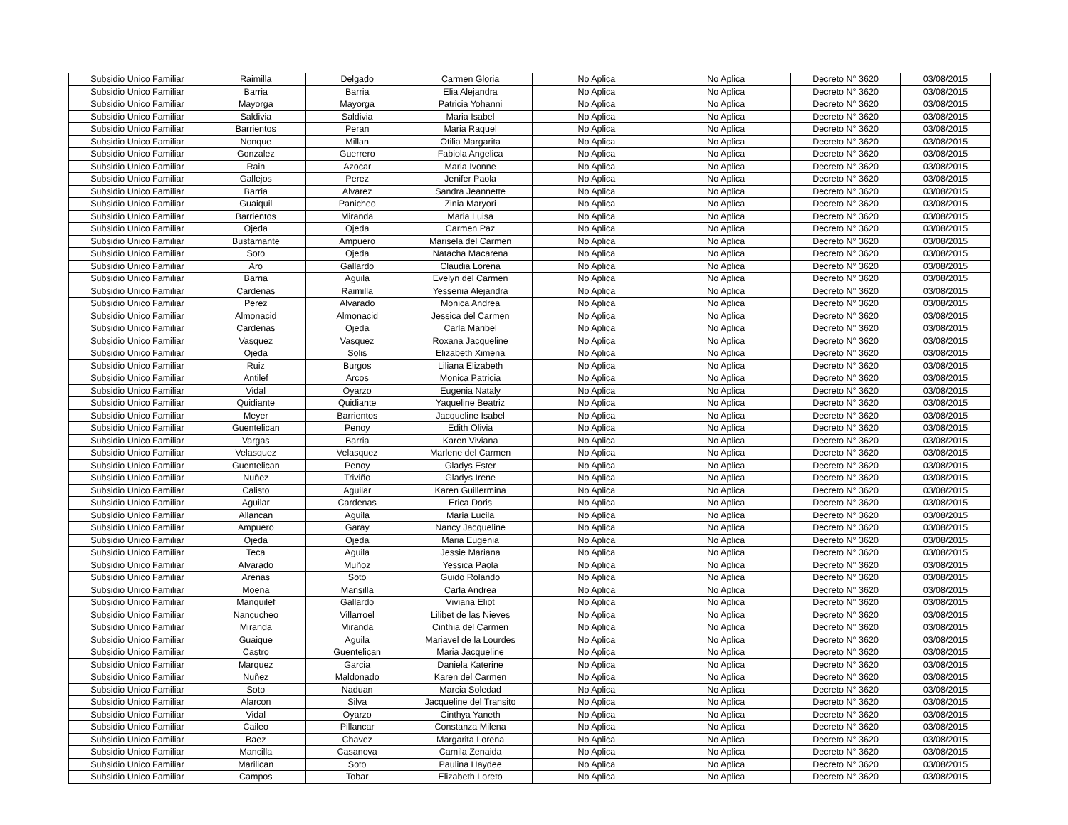| Subsidio Unico Familiar | Raimilla | Delgado | Carmen Gloria | No Aplica | No Aplica | Decreto N° 3620 | 03/08/2015 |
| Subsidio Unico Familiar | Barria | Barria | Elia Alejandra | No Aplica | No Aplica | Decreto N° 3620 | 03/08/2015 |
| Subsidio Unico Familiar | Mayorga | Mayorga | Patricia Yohanni | No Aplica | No Aplica | Decreto N° 3620 | 03/08/2015 |
| Subsidio Unico Familiar | Saldivia | Saldivia | Maria Isabel | No Aplica | No Aplica | Decreto N° 3620 | 03/08/2015 |
| Subsidio Unico Familiar | Barrientos | Peran | Maria Raquel | No Aplica | No Aplica | Decreto N° 3620 | 03/08/2015 |
| Subsidio Unico Familiar | Nonque | Millan | Otilia Margarita | No Aplica | No Aplica | Decreto N° 3620 | 03/08/2015 |
| Subsidio Unico Familiar | Gonzalez | Guerrero | Fabiola Angelica | No Aplica | No Aplica | Decreto N° 3620 | 03/08/2015 |
| Subsidio Unico Familiar | Rain | Azocar | Maria Ivonne | No Aplica | No Aplica | Decreto N° 3620 | 03/08/2015 |
| Subsidio Unico Familiar | Gallejos | Perez | Jenifer Paola | No Aplica | No Aplica | Decreto N° 3620 | 03/08/2015 |
| Subsidio Unico Familiar | Barria | Alvarez | Sandra Jeannette | No Aplica | No Aplica | Decreto N° 3620 | 03/08/2015 |
| Subsidio Unico Familiar | Guaiquil | Panicheo | Zinia Maryori | No Aplica | No Aplica | Decreto N° 3620 | 03/08/2015 |
| Subsidio Unico Familiar | Barrientos | Miranda | Maria Luisa | No Aplica | No Aplica | Decreto N° 3620 | 03/08/2015 |
| Subsidio Unico Familiar | Ojeda | Ojeda | Carmen Paz | No Aplica | No Aplica | Decreto N° 3620 | 03/08/2015 |
| Subsidio Unico Familiar | Bustamante | Ampuero | Marisela del Carmen | No Aplica | No Aplica | Decreto N° 3620 | 03/08/2015 |
| Subsidio Unico Familiar | Soto | Ojeda | Natacha Macarena | No Aplica | No Aplica | Decreto N° 3620 | 03/08/2015 |
| Subsidio Unico Familiar | Aro | Gallardo | Claudia Lorena | No Aplica | No Aplica | Decreto N° 3620 | 03/08/2015 |
| Subsidio Unico Familiar | Barria | Aguila | Evelyn del Carmen | No Aplica | No Aplica | Decreto N° 3620 | 03/08/2015 |
| Subsidio Unico Familiar | Cardenas | Raimilla | Yessenia Alejandra | No Aplica | No Aplica | Decreto N° 3620 | 03/08/2015 |
| Subsidio Unico Familiar | Perez | Alvarado | Monica Andrea | No Aplica | No Aplica | Decreto N° 3620 | 03/08/2015 |
| Subsidio Unico Familiar | Almonacid | Almonacid | Jessica del Carmen | No Aplica | No Aplica | Decreto N° 3620 | 03/08/2015 |
| Subsidio Unico Familiar | Cardenas | Ojeda | Carla Maribel | No Aplica | No Aplica | Decreto N° 3620 | 03/08/2015 |
| Subsidio Unico Familiar | Vasquez | Vasquez | Roxana Jacqueline | No Aplica | No Aplica | Decreto N° 3620 | 03/08/2015 |
| Subsidio Unico Familiar | Ojeda | Solis | Elizabeth Ximena | No Aplica | No Aplica | Decreto N° 3620 | 03/08/2015 |
| Subsidio Unico Familiar | Ruiz | Burgos | Liliana Elizabeth | No Aplica | No Aplica | Decreto N° 3620 | 03/08/2015 |
| Subsidio Unico Familiar | Antilef | Arcos | Monica Patricia | No Aplica | No Aplica | Decreto N° 3620 | 03/08/2015 |
| Subsidio Unico Familiar | Vidal | Oyarzo | Eugenia Nataly | No Aplica | No Aplica | Decreto N° 3620 | 03/08/2015 |
| Subsidio Unico Familiar | Quidiante | Quidiante | Yaqueline Beatriz | No Aplica | No Aplica | Decreto N° 3620 | 03/08/2015 |
| Subsidio Unico Familiar | Meyer | Barrientos | Jacqueline Isabel | No Aplica | No Aplica | Decreto N° 3620 | 03/08/2015 |
| Subsidio Unico Familiar | Guentelican | Penoy | Edith Olivia | No Aplica | No Aplica | Decreto N° 3620 | 03/08/2015 |
| Subsidio Unico Familiar | Vargas | Barria | Karen Viviana | No Aplica | No Aplica | Decreto N° 3620 | 03/08/2015 |
| Subsidio Unico Familiar | Velasquez | Velasquez | Marlene del Carmen | No Aplica | No Aplica | Decreto N° 3620 | 03/08/2015 |
| Subsidio Unico Familiar | Guentelican | Penoy | Gladys Ester | No Aplica | No Aplica | Decreto N° 3620 | 03/08/2015 |
| Subsidio Unico Familiar | Nuñez | Triviño | Gladys Irene | No Aplica | No Aplica | Decreto N° 3620 | 03/08/2015 |
| Subsidio Unico Familiar | Calisto | Aguilar | Karen Guillermina | No Aplica | No Aplica | Decreto N° 3620 | 03/08/2015 |
| Subsidio Unico Familiar | Aguilar | Cardenas | Erica Doris | No Aplica | No Aplica | Decreto N° 3620 | 03/08/2015 |
| Subsidio Unico Familiar | Allancan | Aguila | Maria Lucila | No Aplica | No Aplica | Decreto N° 3620 | 03/08/2015 |
| Subsidio Unico Familiar | Ampuero | Garay | Nancy Jacqueline | No Aplica | No Aplica | Decreto N° 3620 | 03/08/2015 |
| Subsidio Unico Familiar | Ojeda | Ojeda | Maria Eugenia | No Aplica | No Aplica | Decreto N° 3620 | 03/08/2015 |
| Subsidio Unico Familiar | Teca | Aguila | Jessie Mariana | No Aplica | No Aplica | Decreto N° 3620 | 03/08/2015 |
| Subsidio Unico Familiar | Alvarado | Muñoz | Yessica Paola | No Aplica | No Aplica | Decreto N° 3620 | 03/08/2015 |
| Subsidio Unico Familiar | Arenas | Soto | Guido Rolando | No Aplica | No Aplica | Decreto N° 3620 | 03/08/2015 |
| Subsidio Unico Familiar | Moena | Mansilla | Carla Andrea | No Aplica | No Aplica | Decreto N° 3620 | 03/08/2015 |
| Subsidio Unico Familiar | Manquilef | Gallardo | Viviana Eliot | No Aplica | No Aplica | Decreto N° 3620 | 03/08/2015 |
| Subsidio Unico Familiar | Nancucheo | Villarroel | Lilibet de las Nieves | No Aplica | No Aplica | Decreto N° 3620 | 03/08/2015 |
| Subsidio Unico Familiar | Miranda | Miranda | Cinthia del Carmen | No Aplica | No Aplica | Decreto N° 3620 | 03/08/2015 |
| Subsidio Unico Familiar | Guaique | Aguila | Mariavel de la Lourdes | No Aplica | No Aplica | Decreto N° 3620 | 03/08/2015 |
| Subsidio Unico Familiar | Castro | Guentelican | Maria Jacqueline | No Aplica | No Aplica | Decreto N° 3620 | 03/08/2015 |
| Subsidio Unico Familiar | Marquez | Garcia | Daniela Katerine | No Aplica | No Aplica | Decreto N° 3620 | 03/08/2015 |
| Subsidio Unico Familiar | Nuñez | Maldonado | Karen del Carmen | No Aplica | No Aplica | Decreto N° 3620 | 03/08/2015 |
| Subsidio Unico Familiar | Soto | Naduan | Marcia Soledad | No Aplica | No Aplica | Decreto N° 3620 | 03/08/2015 |
| Subsidio Unico Familiar | Alarcon | Silva | Jacqueline del Transito | No Aplica | No Aplica | Decreto N° 3620 | 03/08/2015 |
| Subsidio Unico Familiar | Vidal | Oyarzo | Cinthya Yaneth | No Aplica | No Aplica | Decreto N° 3620 | 03/08/2015 |
| Subsidio Unico Familiar | Caileo | Pillancar | Constanza Milena | No Aplica | No Aplica | Decreto N° 3620 | 03/08/2015 |
| Subsidio Unico Familiar | Baez | Chavez | Margarita Lorena | No Aplica | No Aplica | Decreto N° 3620 | 03/08/2015 |
| Subsidio Unico Familiar | Mancilla | Casanova | Camila Zenaida | No Aplica | No Aplica | Decreto N° 3620 | 03/08/2015 |
| Subsidio Unico Familiar | Marilican | Soto | Paulina Haydee | No Aplica | No Aplica | Decreto N° 3620 | 03/08/2015 |
| Subsidio Unico Familiar | Campos | Tobar | Elizabeth Loreto | No Aplica | No Aplica | Decreto N° 3620 | 03/08/2015 |